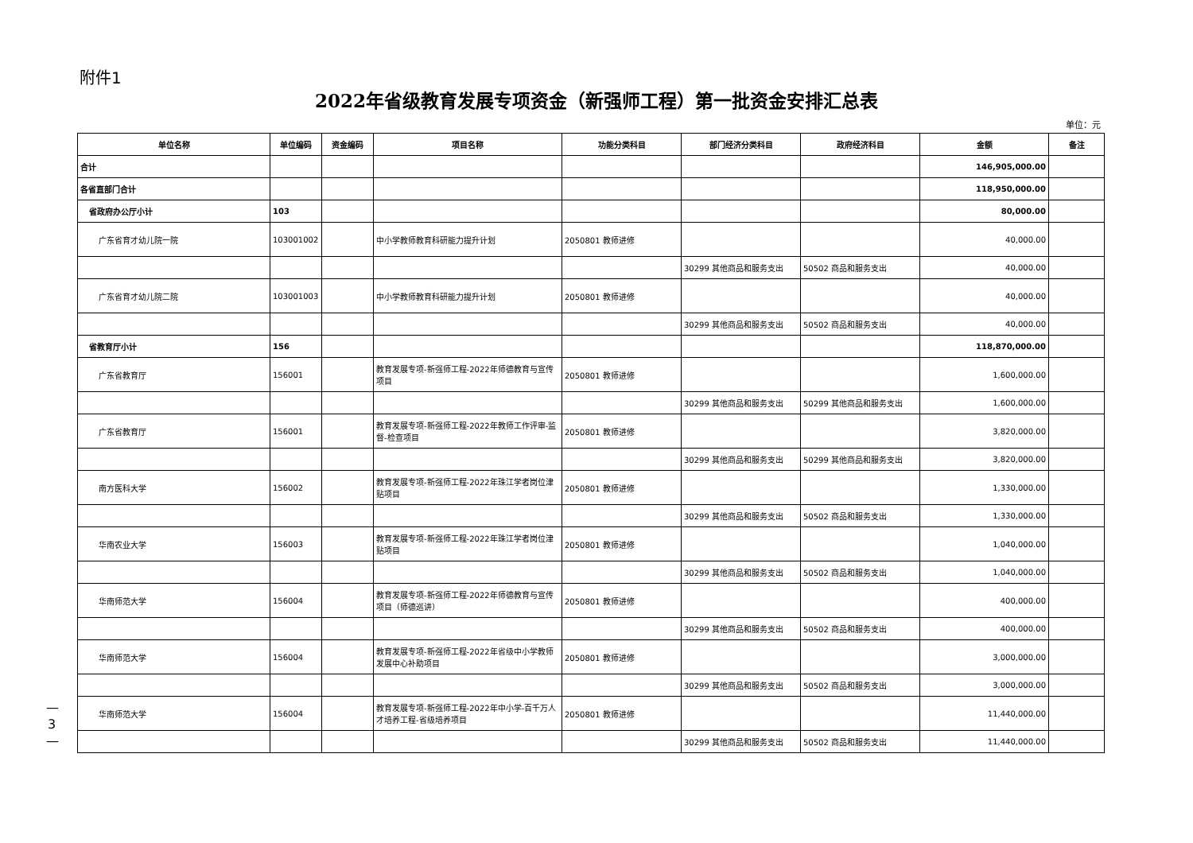附件1
2022年省级教育发展专项资金（新强师工程）第一批资金安排汇总表
单位：元
| 单位名称 | 单位编码 | 资金编码 | 项目名称 | 功能分类科目 | 部门经济分类科目 | 政府经济科目 | 金额 | 备注 |
| --- | --- | --- | --- | --- | --- | --- | --- | --- |
| 合计 | | | | | | | 146,905,000.00 | |
| 各省直部门合计 | | | | | | | 118,950,000.00 | |
| 省政府办公厅小计 | 103 | | | | | | 80,000.00 | |
| 广东省育才幼儿院一院 | 103001002 | | 中小学教师教育科研能力提升计划 | 2050801 教师进修 | | | 40,000.00 | |
| | | | | | 30299 其他商品和服务支出 | 50502 商品和服务支出 | 40,000.00 | |
| 广东省育才幼儿院二院 | 103001003 | | 中小学教师教育科研能力提升计划 | 2050801 教师进修 | | | 40,000.00 | |
| | | | | | 30299 其他商品和服务支出 | 50502 商品和服务支出 | 40,000.00 | |
| 省教育厅小计 | 156 | | | | | | 118,870,000.00 | |
| 广东省教育厅 | 156001 | | 教育发展专项-新强师工程-2022年师德教育与宣传项目 | 2050801 教师进修 | | | 1,600,000.00 | |
| | | | | | 30299 其他商品和服务支出 | 50299 其他商品和服务支出 | 1,600,000.00 | |
| 广东省教育厅 | 156001 | | 教育发展专项-新强师工程-2022年教师工作评审-监督-检查项目 | 2050801 教师进修 | | | 3,820,000.00 | |
| | | | | | 30299 其他商品和服务支出 | 50299 其他商品和服务支出 | 3,820,000.00 | |
| 南方医科大学 | 156002 | | 教育发展专项-新强师工程-2022年珠江学者岗位津贴项目 | 2050801 教师进修 | | | 1,330,000.00 | |
| | | | | | 30299 其他商品和服务支出 | 50502 商品和服务支出 | 1,330,000.00 | |
| 华南农业大学 | 156003 | | 教育发展专项-新强师工程-2022年珠江学者岗位津贴项目 | 2050801 教师进修 | | | 1,040,000.00 | |
| | | | | | 30299 其他商品和服务支出 | 50502 商品和服务支出 | 1,040,000.00 | |
| 华南师范大学 | 156004 | | 教育发展专项-新强师工程-2022年师德教育与宣传项目（师德巡讲） | 2050801 教师进修 | | | 400,000.00 | |
| | | | | | 30299 其他商品和服务支出 | 50502 商品和服务支出 | 400,000.00 | |
| 华南师范大学 | 156004 | | 教育发展专项-新强师工程-2022年省级中小学教师发展中心补助项目 | 2050801 教师进修 | | | 3,000,000.00 | |
| | | | | | 30299 其他商品和服务支出 | 50502 商品和服务支出 | 3,000,000.00 | |
| 华南师范大学 | 156004 | | 教育发展专项-新强师工程-2022年中小学-百千万人才培养工程-省级培养项目 | 2050801 教师进修 | | | 11,440,000.00 | |
| | | | | | 30299 其他商品和服务支出 | 50502 商品和服务支出 | 11,440,000.00 | |
—
3
—